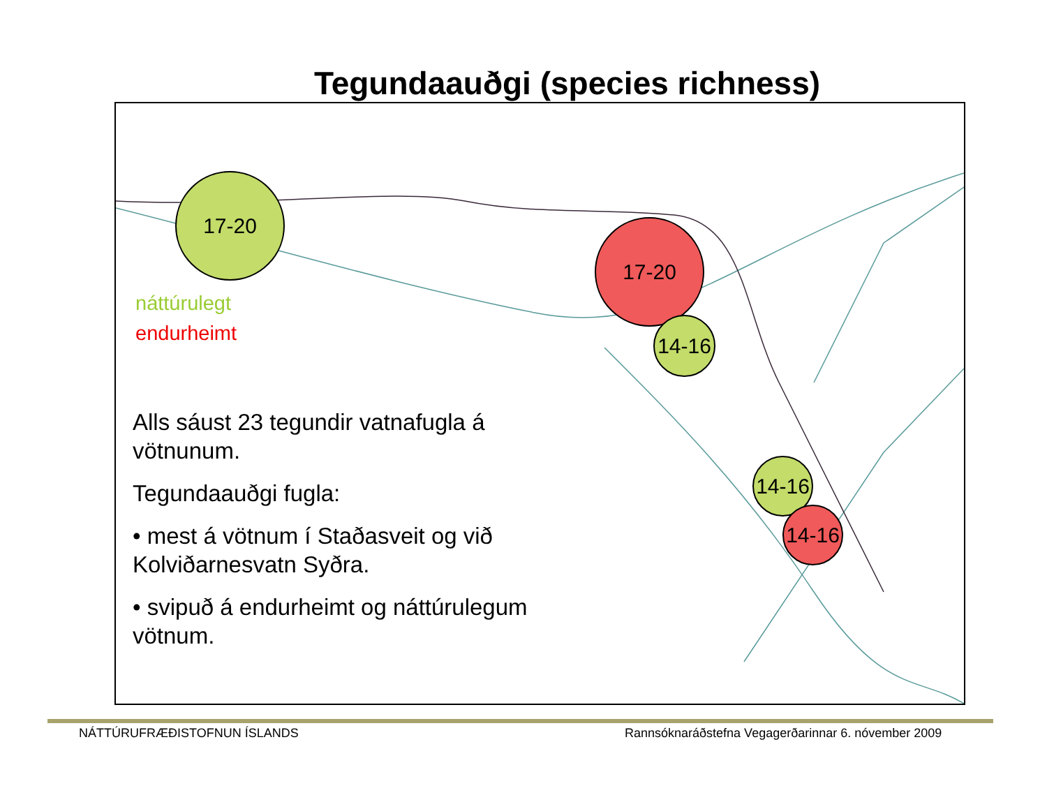Tegundaauðgi (species richness)
náttúrulegt
endurheimt
Alls sáust 23 tegundir vatnafugla á vötnunum.
Tegundaauðgi fugla:
• mest á vötnum í Staðasveit og við Kolviðarnesvatn Syðra.
• svipuð á endurheimt og náttúrulegum vötnum.
17-20
17-20
14-16
14-16
14-16
NÁTTÚRUFRÆÐISTOFNUN ÍSLANDS
Rannsóknaráðstefna Vegagerðarinnar 6. nóvember 2009